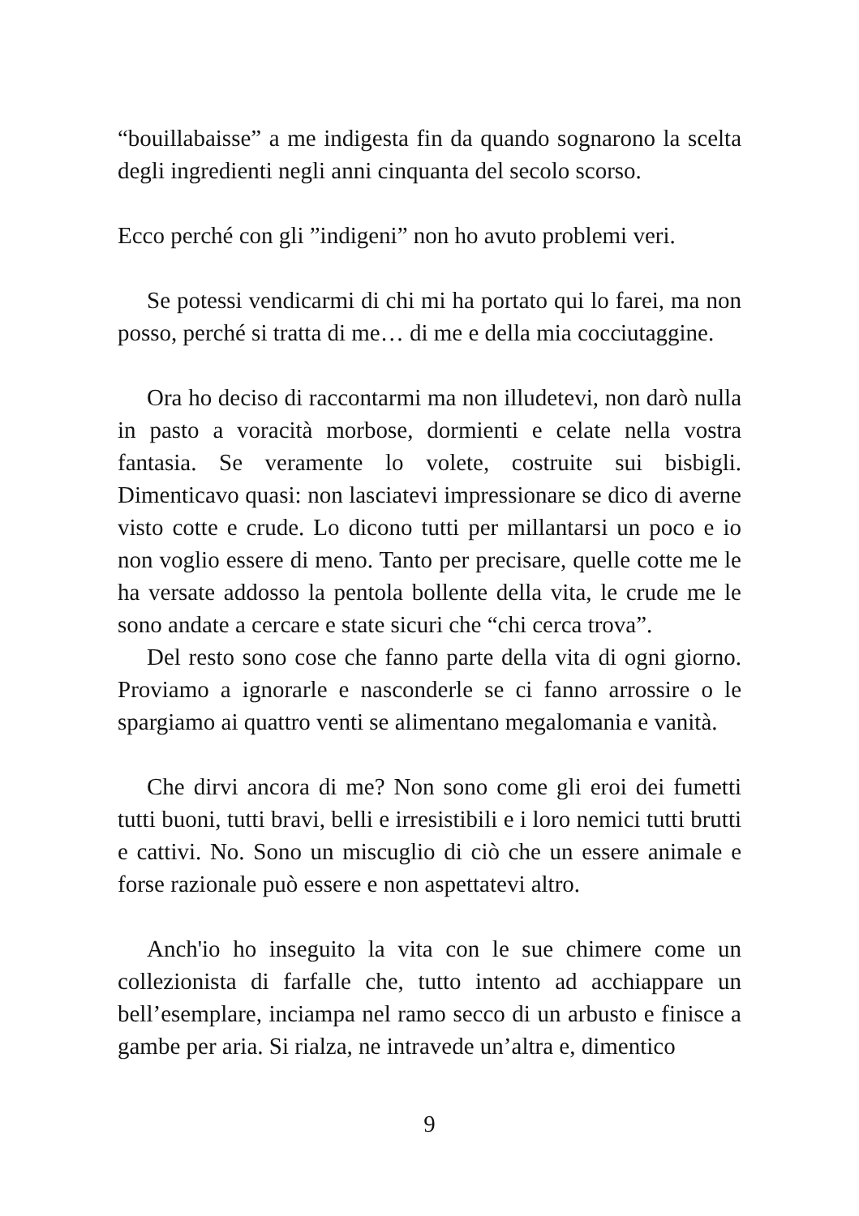“bouillabaisse” a me indigesta fin da quando sognarono la scelta degli ingredienti negli anni cinquanta del secolo scorso.
Ecco perché con gli ”indigeni” non ho avuto problemi veri.
Se potessi vendicarmi di chi mi ha portato qui lo farei, ma non posso, perché si tratta di me… di me e della mia cocciutaggine.
Ora ho deciso di raccontarmi ma non illudetevi, non darò nulla in pasto a voracità morbose, dormienti e celate nella vostra fantasia. Se veramente lo volete, costruite sui bisbigli. Dimenticavo quasi: non lasciatevi impressionare se dico di averne visto cotte e crude. Lo dicono tutti per millantarsi un poco e io non voglio essere di meno. Tanto per precisare, quelle cotte me le ha versate addosso la pentola bollente della vita, le crude me le sono andate a cercare e state sicuri che “chi cerca trova”.
Del resto sono cose che fanno parte della vita di ogni giorno. Proviamo a ignorarle e nasconderle se ci fanno arrossire o le spargiamo ai quattro venti se alimentano megalomania e vanità.
Che dirvi ancora di me? Non sono come gli eroi dei fumetti tutti buoni, tutti bravi, belli e irresistibili e i loro nemici tutti brutti e cattivi. No. Sono un miscuglio di ciò che un essere animale e forse razionale può essere e non aspettatevi altro.
Anch'io ho inseguito la vita con le sue chimere come un collezionista di farfalle che, tutto intento ad acchiappare un bell’esemplare, inciampa nel ramo secco di un arbusto e finisce a gambe per aria. Si rialza, ne intravede un’altra e, dimentico
9